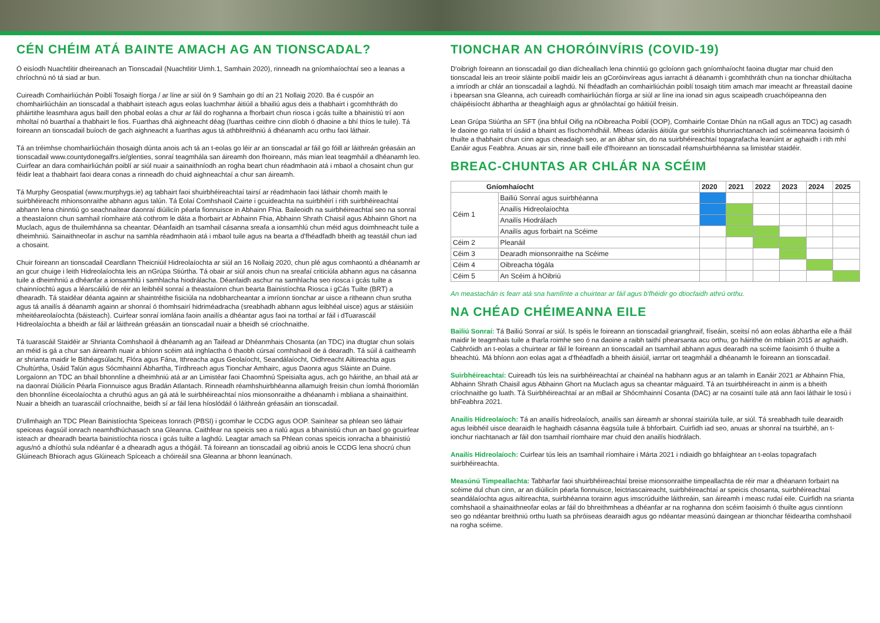CÉN CHÉIM ATÁ BAINTE AMACH AG AN TIONSCADAL?
Ó eisíodh Nuachtlitir dheireanach an Tionscadail (Nuachtlitir Uimh.1, Samhain 2020), rinneadh na gníomhaíochtaí seo a leanas a chríochnú nó tá siad ar bun.
Cuireadh Comhairliúchán Poiblí Tosaigh fíorga / ar líne ar siúl ón 9 Samhain go dtí an 21 Nollaig 2020. Ba é cuspóir an chomhairliúcháin an tionscadal a thabhairt isteach agus eolas luachmhar áitiúil a bhailiú agus deis a thabhairt i gcomhthráth do pháirtithe leasmhara agus baill den phobal eolas a chur ar fáil do roghanna a fhorbairt chun riosca i gcás tuilte a bhainistiú trí aon mholtaí nó buarthaí a thabhairt le fios. Fuarthas dhá aighneacht déag (fuarthas ceithre cinn díobh ó dhaoine a bhí thíos le tuile). Tá foireann an tionscadail buíoch de gach aighneacht a fuarthas agus tá athbhreithniú á dhéanamh acu orthu faoi láthair.
Tá an tréimhse chomhairliúcháin thosaigh dúnta anois ach tá an t-eolas go léir ar an tionscadal ar fáil go fóill ar láithreán gréasáin an tionscadail www.countydonegalfrs.ie/glenties, sonraí teagmhála san áireamh don fhoireann, más mian leat teagmháil a dhéanamh leo. Cuirfear an dara comhairliúchán poiblí ar siúl nuair a sainaithníodh an rogha beart chun réadmhaoin atá i mbaol a chosaint chun gur féidir leat a thabhairt faoi deara conas a rinneadh do chuid aighneachtaí a chur san áireamh.
Tá Murphy Geospatial (www.murphygs.ie) ag tabhairt faoi shuirbhéireachtaí tairsí ar réadmhaoin faoi láthair chomh maith le suirbhéireacht mhionsonraithe abhann agus talún. Tá Eolaí Comhshaoil Cairte i gcuideachta na suirbhéirí i rith suirbhéireachtaí abhann lena chinntiú go seachnaítear daonraí diúilicín péarla fionnuisce in Abhainn Fhia. Baileoidh na suirbhéireachtaí seo na sonraí a theastaíonn chun samhail ríomhaire atá cothrom le dáta a fhorbairt ar Abhainn Fhia, Abhainn Shrath Chaisil agus Abhainn Ghort na Muclach, agus de thuilemhánna sa cheantar. Déanfaidh an tsamhail cásanna sreafa a ionsamhlú chun méid agus doimhneacht tuile a dheimhniú. Sainaithneofar in aschur na samhla réadmhaoin atá i mbaol tuile agus na bearta a d'fhéadfadh bheith ag teastáil chun iad a chosaint.
Chuir foireann an tionscadail Ceardlann Theicniúil Hidreolaíochta ar siúl an 16 Nollaig 2020, chun plé agus comhaontú a dhéanamh ar an gcur chuige i leith Hidreolaíochta leis an nGrúpa Stiúrtha. Tá obair ar siúl anois chun na sreafaí criticiúla abhann agus na cásanna tuile a dheimhniú a dhéanfar a ionsamhlú i samhlacha hiodrálacha. Déanfaidh aschur na samhlacha seo riosca i gcás tuilte a chainníochtú agus a léarscáiliú de réir an leibhéil sonraí a theastaíonn chun bearta Bainistíochta Riosca i gCás Tuilte (BRT) a dhearadh. Tá staidéar déanta againn ar shaintréithe fisiciúla na ndobharcheantar a imríonn tionchar ar uisce a ritheann chun srutha agus tá anailís á déanamh againn ar shonraí ó thomhsairí hidriméadracha (sreabhadh abhann agus leibhéal uisce) agus ar stáisiúin mheitéareolaíochta (báisteach). Cuirfear sonraí iomlána faoin anailís a dhéantar agus faoi na torthaí ar fáil i dTuarascáil Hidreolaíochta a bheidh ar fáil ar láithreán gréasáin an tionscadail nuair a bheidh sé críochnaithe.
Tá tuarascáil Staidéir ar Shrianta Comhshaoil á dhéanamh ag an Taifead ar Dhéanmhais Chosanta (an TDC) ina dtugtar chun solais an méid is gá a chur san áireamh nuair a bhíonn scéim atá inghlactha ó thaobh cúrsaí comhshaoil de á dearadh. Tá súil á caitheamh ar shrianta maidir le Bithéagsúlacht, Flóra agus Fána, Ithreacha agus Geolaíocht, Seandálaíocht, Oidhreacht Ailtireachta agus Chultúrtha, Úsáid Talún agus Sócmhainní Ábhartha, Tírdhreach agus Tionchar Amhairc, agus Daonra agus Sláinte an Duine. Lorgaíonn an TDC an bhail bhonnlíne a dheimhniú atá ar an Limistéar faoi Chaomhnú Speisialta agus, ach go háirithe, an bhail atá ar na daonraí Diúilicín Péarla Fionnuisce agus Bradán Atlantach. Rinneadh réamhshuirbhéanna allamuigh freisin chun íomhá fhoriomlán den bhonnlíne éiceolaíochta a chruthú agus an gá atá le suirbhéireachtaí níos mionsonraithe a dhéanamh i mbliana a shainaithint. Nuair a bheidh an tuarascáil críochnaithe, beidh sí ar fáil lena híoslódáil ó láithreán gréasáin an tionscadail.
D'ullmhaigh an TDC Plean Bainistíochta Speiceas Ionrach (PBSI) i gcomhar le CCDG agus OOP. Sainítear sa phlean seo láthair speiceas éagsúil ionrach neamhdhúchasach sna Gleanna. Caithfear na speicis seo a rialú agus a bhainistiú chun an baol go gcuirfear isteach ar dhearadh bearta bainistíochta riosca i gcás tuilte a laghdú. Leagtar amach sa Phlean conas speicis ionracha a bhainistiú agus/nó a dhíothú sula ndéanfar é a dhearadh agus a thógáil. Tá foireann an tionscadail ag oibriú anois le CCDG lena shocrú chun Glúineach Bhiorach agus Glúineach Spíceach a chóireáil sna Gleanna ar bhonn leanúnach.
TIONCHAR AN CHORÓINVÍRIS (COVID-19)
D'oibrigh foireann an tionscadail go dian dícheallach lena chinntiú go gcloíonn gach gníomhaíocht faoina dtugtar mar chuid den tionscadal leis an treoir sláinte poiblí maidir leis an gCoróinvíreas agus iarracht á déanamh i gcomhthráth chun na tionchar dhiúltacha a imríodh ar chlár an tionscadail a laghdú. Ní fhéadfadh an comhairliúchán poiblí tosaigh titim amach mar imeacht ar fhreastail daoine i bpearsan sna Gleanna, ach cuireadh comhairliúchán fíorga ar siúl ar líne ina ionad sin agus scaipeadh cruachóipeanna den cháipéisíocht ábhartha ar theaghlaigh agus ar ghnólachtaí go háitiúil freisin.
Lean Grúpa Stiúrtha an SFT (ina bhfuil Oifig na nOibreacha Poiblí (OOP), Comhairle Contae Dhún na nGall agus an TDC) ag casadh le daoine go rialta trí úsáid a bhaint as físchomhdháil. Mheas údaráis áitiúla gur seirbhís bhunriachtanach iad scéimeanna faoisimh ó thuilte a thabhairt chun cinn agus cheadaigh seo, ar an ábhar sin, do na suirbhéireachtaí topagrafacha leanúint ar aghaidh i rith mhí Eanáir agus Feabhra. Anuas air sin, rinne baill eile d'fhoireann an tionscadail réamshuirbhéanna sa limistéar staidéir.
BREAC-CHUNTAS AR CHLÁR NA SCÉIM
| Gníomhaíocht | | 2020 | 2021 | 2022 | 2023 | 2024 | 2025 |
| --- | --- | --- | --- | --- | --- | --- | --- |
| Céim 1 | Bailiú Sonraí agus suirbhéanna | | | | | | |
| | Anailís Hidreolaíochta | | | | | | |
| | Anailís Hiodrálach | | | | | | |
| | Anailís agus forbairt na Scéime | | | | | | |
| Céim 2 | Pleanáil | | | | | | |
| Céim 3 | Dearadh mionsonraithe na Scéime | | | | | | |
| Céim 4 | Oibreacha tógála | | | | | | |
| Céim 5 | An Scéim á hOibriú | | | | | | |
An meastachán is fearr atá sna hamlínte a chuirtear ar fáil agus b'fhéidir go dtiocfaidh athrú orthu.
NA CHÉAD CHÉIMEANNA EILE
Bailiú Sonraí: Tá Bailiú Sonraí ar siúl. Is spéis le foireann an tionscadail grianghraif, físeáin, sceitsí nó aon eolas ábhartha eile a fháil maidir le teagmhais tuile a tharla roimhe seo ó na daoine a raibh taithí phearsanta acu orthu, go háirithe ón mbliain 2015 ar aghaidh. Cabhróidh an t-eolas a chuirtear ar fáil le foireann an tionscadail an tsamhail abhann agus dearadh na scéime faoisimh ó thuilte a bheachtú. Má bhíonn aon eolas agat a d'fhéadfadh a bheith áisiúil, iarrtar ort teagmháil a dhéanamh le foireann an tionscadail.
Suirbhéireachtaí: Cuireadh tús leis na suirbhéireachtaí ar chainéal na habhann agus ar an talamh in Eanáir 2021 ar Abhainn Fhia, Abhainn Shrath Chaisil agus Abhainn Ghort na Muclach agus sa cheantar máguaird. Tá an tsuirbhéireacht in ainm is a bheith críochnaithe go luath. Tá Suirbhéireachtaí ar an mBail ar Shócmhainní Cosanta (DAC) ar na cosaintí tuile atá ann faoi láthair le tosú i bhFeabhra 2021.
Anailís Hidreolaíoch: Tá an anailís hidreolaíoch, anailís san áireamh ar shonraí stairiúla tuile, ar siúl. Tá sreabhadh tuile dearaidh agus leibhéil uisce dearaidh le haghaidh cásanna éagsúla tuile á bhforbairt. Cuirfidh iad seo, anuas ar shonraí na tsuirbhé, an t-ionchur riachtanach ar fáil don tsamhail ríomhaire mar chuid den anailís hiodrálach.
Anailís Hidreolaíoch: Cuirfear tús leis an tsamhail ríomhaire i Márta 2021 i ndiaidh go bhfaightear an t-eolas topagrafach suirbhéireachta.
Measúnú Timpeallachta: Tabharfar faoi shuirbhéireachtaí breise mionsonraithe timpeallachta de réir mar a dhéanann forbairt na scéime dul chun cinn, ar an diúilicín péarla fionnuisce, leictriascaireacht, suirbhéireachtaí ar speicis chosanta, suirbhéireachtaí seandálaíochta agus ailtireachta, suirbhéanna torainn agus imscrúduithe láithreáin, san áireamh i measc rudaí eile. Cuirfidh na srianta comhshaoil a shainaithneofar eolas ar fáil do bhreithmheas a dhéanfar ar na roghanna don scéim faoisimh ó thuilte agus cinntíonn seo go ndéantar breithniú orthu luath sa phróiseas dearaidh agus go ndéantar measúnú daingean ar thionchar féideartha comhshaoil na rogha scéime.